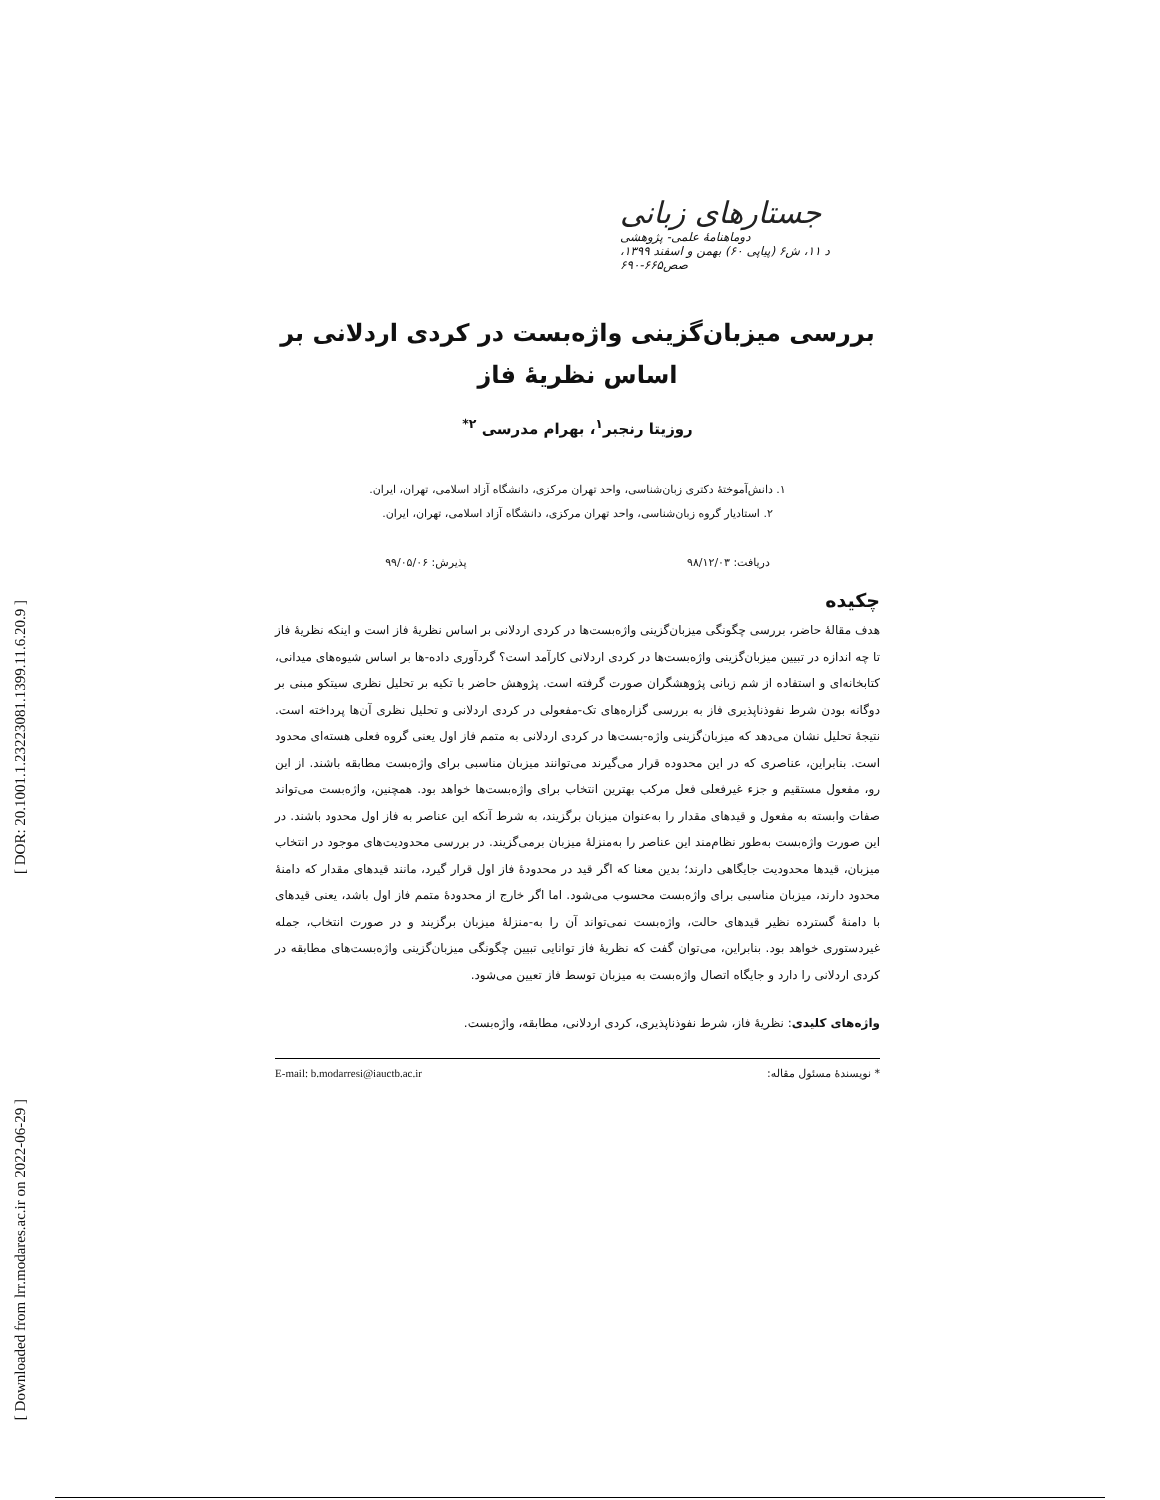[ DOR: 20.1001.1.23223081.1399.11.6.20.9 ]
[ Downloaded from lrr.modares.ac.ir on 2022-06-29 ]
جستارهای زبانی
دوماهنامهٔ علمی- پژوهشی
د ۱۱، ش۶ (پیاپی ۶۰) بهمن و اسفند ۱۳۹۹، صص۶۶۵-۶۹۰
بررسی میزبان‌گزینی واژه‌بست در کردی اردلانی بر اساس نظریهٔ فاز
روزیتا رنجبر<sup>۱</sup>، بهرام مدرسی <sup>۲*</sup>
۱. دانش‌آموختهٔ دکتری زبان‌شناسی، واحد تهران مرکزی، دانشگاه آزاد اسلامی، تهران، ایران.
۲. استادیار گروه زبان‌شناسی، واحد تهران مرکزی، دانشگاه آزاد اسلامی، تهران، ایران.
دریافت: ۹۸/۱۲/۰۳ پذیرش: ۹۹/۰۵/۰۶
چکیده
هدف مقالهٔ حاضر، بررسی چگونگی میزبان‌گزینی واژه‌بست‌ها در کردی اردلانی بر اساس نظریهٔ فاز است و اینکه نظریهٔ فاز تا چه اندازه در تبیین میزبان‌گزینی واژه‌بست‌ها در کردی اردلانی کارآمد است؟ گردآوری داده-ها بر اساس شیوه‌های میدانی، کتابخانه‌ای و استفاده از شم زبانی پژوهشگران صورت گرفته است. پژوهش حاضر با تکیه بر تحلیل نظری سیتکو مبنی بر دوگانه بودن شرط نفوذناپذیری فاز به بررسی گزاره‌های تک-مفعولی در کردی اردلانی و تحلیل نظری آن‌ها پرداخته است. نتیجهٔ تحلیل نشان می‌دهد که میزبان‌گزینی واژه-بست‌ها در کردی اردلانی به متمم فاز اول یعنی گروه فعلی هسته‌ای محدود است. بنابراین، عناصری که در این محدوده قرار می‌گیرند می‌توانند میزبان مناسبی برای واژه‌بست مطابقه باشند. از این رو، مفعول مستقیم و جزء غیرفعلی فعل مرکب بهترین انتخاب برای واژه‌بست‌ها خواهد بود. همچنین، واژه‌بست می‌تواند صفات وابسته به مفعول و قیدهای مقدار را به‌عنوان میزبان برگزیند، به شرط آنکه این عناصر به فاز اول محدود باشند. در این صورت واژه‌بست به‌طور نظام‌مند این عناصر را به‌منزلهٔ میزبان برمی‌گزیند. در بررسی محدودیت‌های موجود در انتخاب میزبان، قیدها محدودیت جایگاهی دارند؛ بدین معنا که اگر قید در محدودهٔ فاز اول قرار گیرد، مانند قیدهای مقدار که دامنهٔ محدود دارند، میزبان مناسبی برای واژه‌بست محسوب می‌شود. اما اگر خارج از محدودهٔ متمم فاز اول باشد، یعنی قیدهای با دامنهٔ گسترده نظیر قیدهای حالت، واژه‌بست نمی‌تواند آن را به-منزلهٔ میزبان برگزیند و در صورت انتخاب، جمله غیردستوری خواهد بود. بنابراین، می‌توان گفت که نظریهٔ فاز توانایی تبیین چگونگی میزبان‌گزینی واژه‌بست‌های مطابقه در کردی اردلانی را دارد و جایگاه اتصال واژه‌بست به میزبان توسط فاز تعیین می‌شود.
واژه‌های کلیدی: نظریهٔ فاز، شرط نفوذناپذیری، کردی اردلانی، مطابقه، واژه‌بست.
* نویسندهٔ مسئول مقاله: E-mail: b.modarresi@iauctb.ac.ir